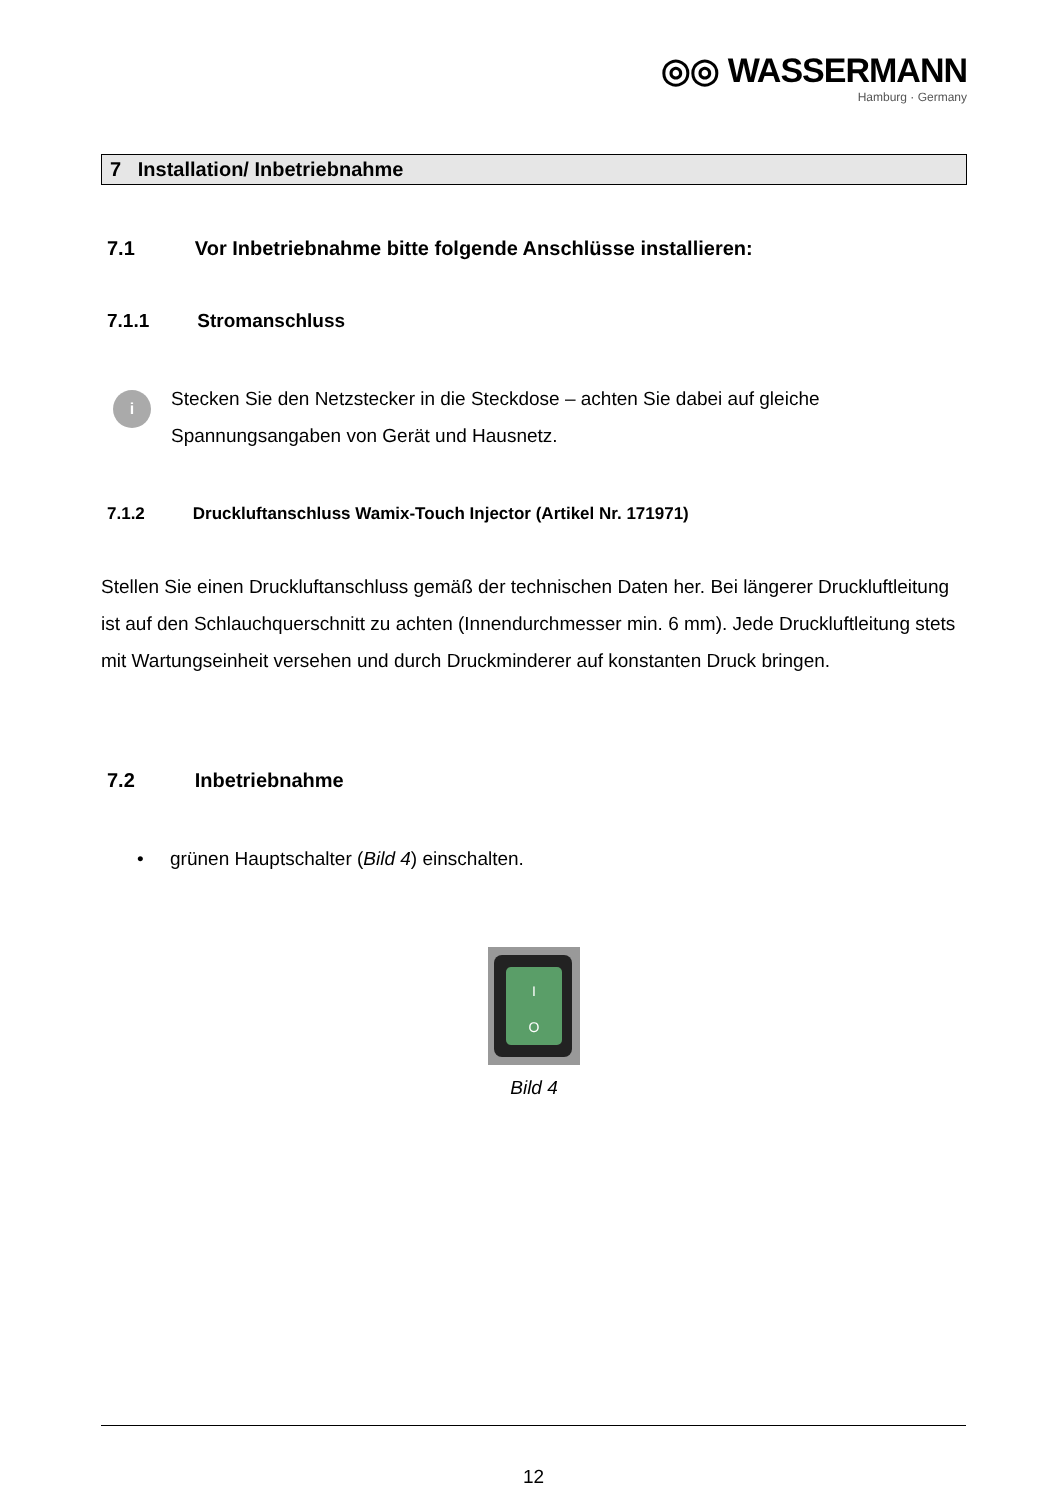◎◎ WASSERMANN
Hamburg · Germany
7 Installation/ Inbetriebnahme
7.1 Vor Inbetriebnahme bitte folgende Anschlüsse installieren:
7.1.1 Stromanschluss
i
Stecken Sie den Netzstecker in die Steckdose – achten Sie dabei auf gleiche Spannungsangaben von Gerät und Hausnetz.
7.1.2 Druckluftanschluss Wamix-Touch Injector (Artikel Nr. 171971)
Stellen Sie einen Druckluftanschluss gemäß der technischen Daten her. Bei längerer Druckluftleitung ist auf den Schlauchquerschnitt zu achten (Innendurchmesser min. 6 mm). Jede Druckluftleitung stets mit Wartungseinheit versehen und durch Druckminderer auf konstanten Druck bringen.
7.2 Inbetriebnahme
• grünen Hauptschalter (Bild 4) einschalten.
I
O
Bild 4
12